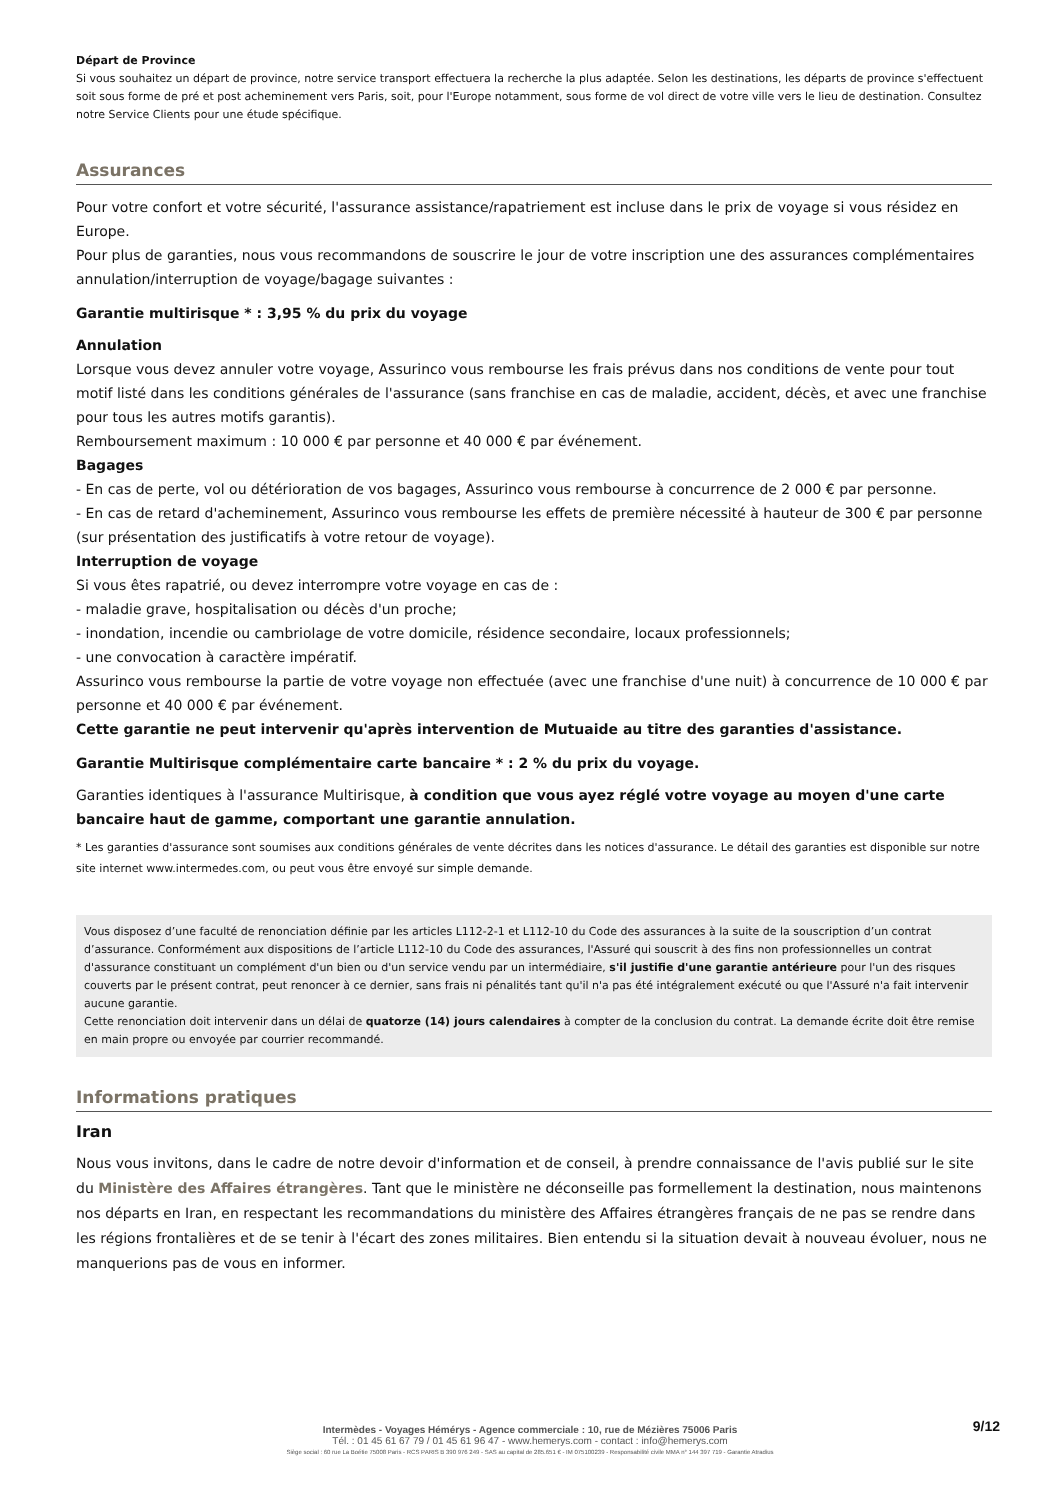Départ de Province
Si vous souhaitez un départ de province, notre service transport effectuera la recherche la plus adaptée. Selon les destinations, les départs de province s'effectuent soit sous forme de pré et post acheminement vers Paris, soit, pour l'Europe notamment, sous forme de vol direct de votre ville vers le lieu de destination. Consultez notre Service Clients pour une étude spécifique.
Assurances
Pour votre confort et votre sécurité, l'assurance assistance/rapatriement est incluse dans le prix de voyage si vous résidez en Europe.
Pour plus de garanties, nous vous recommandons de souscrire le jour de votre inscription une des assurances complémentaires annulation/interruption de voyage/bagage suivantes :
Garantie multirisque * : 3,95 % du prix du voyage
Annulation
Lorsque vous devez annuler votre voyage, Assurinco vous rembourse les frais prévus dans nos conditions de vente pour tout motif listé dans les conditions générales de l'assurance (sans franchise en cas de maladie, accident, décès, et avec une franchise pour tous les autres motifs garantis).
Remboursement maximum : 10 000 € par personne et 40 000 € par événement.
Bagages
- En cas de perte, vol ou détérioration de vos bagages, Assurinco vous rembourse à concurrence de 2 000 € par personne.
- En cas de retard d'acheminement, Assurinco vous rembourse les effets de première nécessité à hauteur de 300 € par personne (sur présentation des justificatifs à votre retour de voyage).
Interruption de voyage
Si vous êtes rapatrié, ou devez interrompre votre voyage en cas de :
- maladie grave, hospitalisation ou décès d'un proche;
- inondation, incendie ou cambriolage de votre domicile, résidence secondaire, locaux professionnels;
- une convocation à caractère impératif.
Assurinco vous rembourse la partie de votre voyage non effectuée (avec une franchise d'une nuit) à concurrence de 10 000 € par personne et 40 000 € par événement.
Cette garantie ne peut intervenir qu'après intervention de Mutuaide au titre des garanties d'assistance.
Garantie Multirisque complémentaire carte bancaire * : 2 % du prix du voyage.
Garanties identiques à l'assurance Multirisque, à condition que vous ayez réglé votre voyage au moyen d'une carte bancaire haut de gamme, comportant une garantie annulation.
* Les garanties d'assurance sont soumises aux conditions générales de vente décrites dans les notices d'assurance. Le détail des garanties est disponible sur notre site internet www.intermedes.com, ou peut vous être envoyé sur simple demande.
Vous disposez d’une faculté de renonciation définie par les articles L112-2-1 et L112-10 du Code des assurances à la suite de la souscription d’un contrat d’assurance. Conformément aux dispositions de l’article L112-10 du Code des assurances, l'Assuré qui souscrit à des fins non professionnelles un contrat d'assurance constituant un complément d'un bien ou d'un service vendu par un intermédiaire, s'il justifie d'une garantie antérieure pour l'un des risques couverts par le présent contrat, peut renoncer à ce dernier, sans frais ni pénalités tant qu'il n'a pas été intégralement exécuté ou que l'Assuré n'a fait intervenir aucune garantie.
Cette renonciation doit intervenir dans un délai de quatorze (14) jours calendaires à compter de la conclusion du contrat. La demande écrite doit être remise en main propre ou envoyée par courrier recommandé.
Informations pratiques
Iran
Nous vous invitons, dans le cadre de notre devoir d'information et de conseil, à prendre connaissance de l'avis publié sur le site du Ministère des Affaires étrangères. Tant que le ministère ne déconseille pas formellement la destination, nous maintenons nos départs en Iran, en respectant les recommandations du ministère des Affaires étrangères français de ne pas se rendre dans les régions frontalières et de se tenir à l'écart des zones militaires. Bien entendu si la situation devait à nouveau évoluer, nous ne manquerions pas de vous en informer.
9/12
Intermèdes - Voyages Hémérys - Agence commerciale : 10, rue de Mézières 75006 Paris
Tél. : 01 45 61 67 79 / 01 45 61 96 47 - www.hemerys.com - contact : info@hemerys.com
Siège social : 60 rue La Boétie 75008 Paris - RCS PARIS B 390 976 249 - SAS au capital de 285.651 € - IM 075100239 - Responsabilité civile MMA n° 144 397 719 - Garantie Atradius